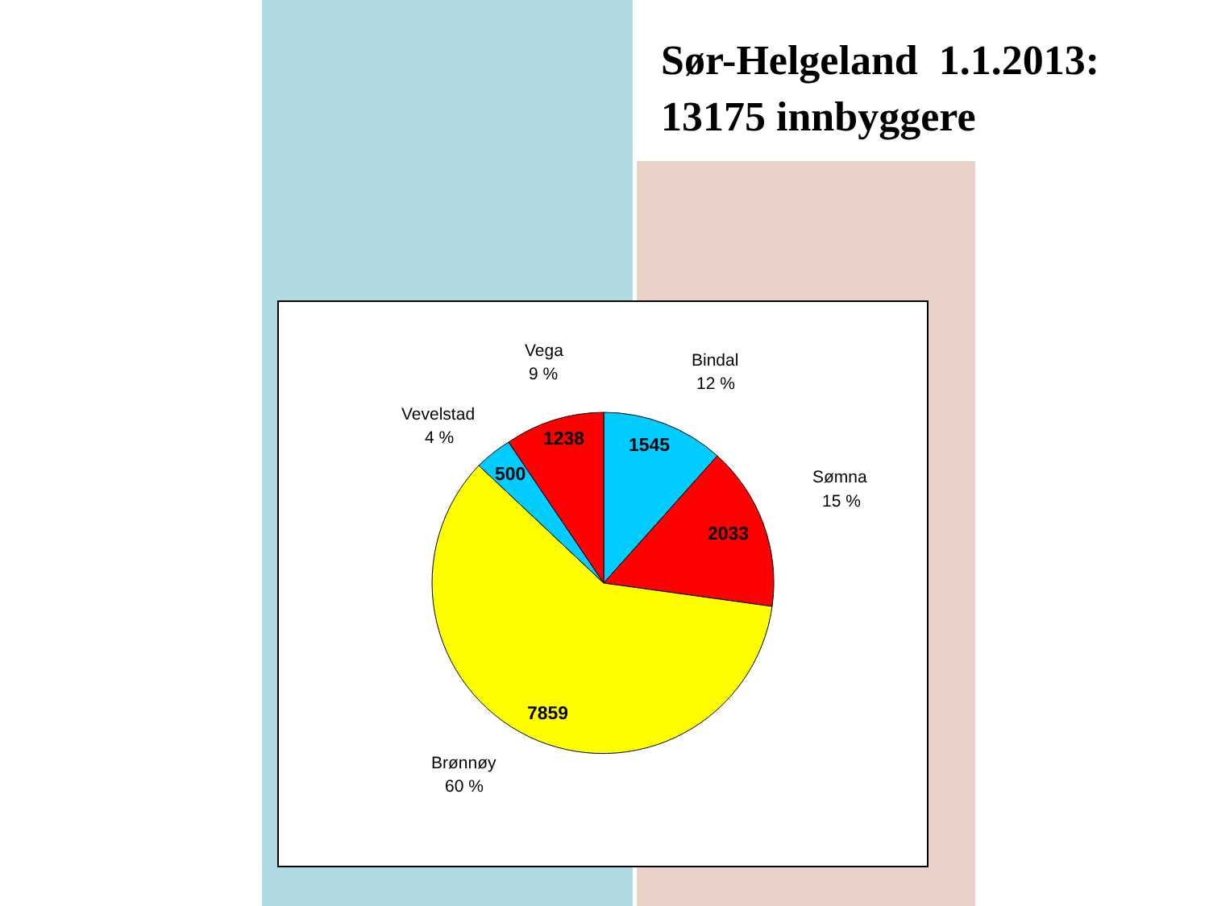Sør-Helgeland 1.1.2013:
13175 innbyggere
1238
1545
500
2033
7859
Vega
9 %
Bindal
12 %
Vevelstad
4 %
Sømna
15 %
Brønnøy
60 %